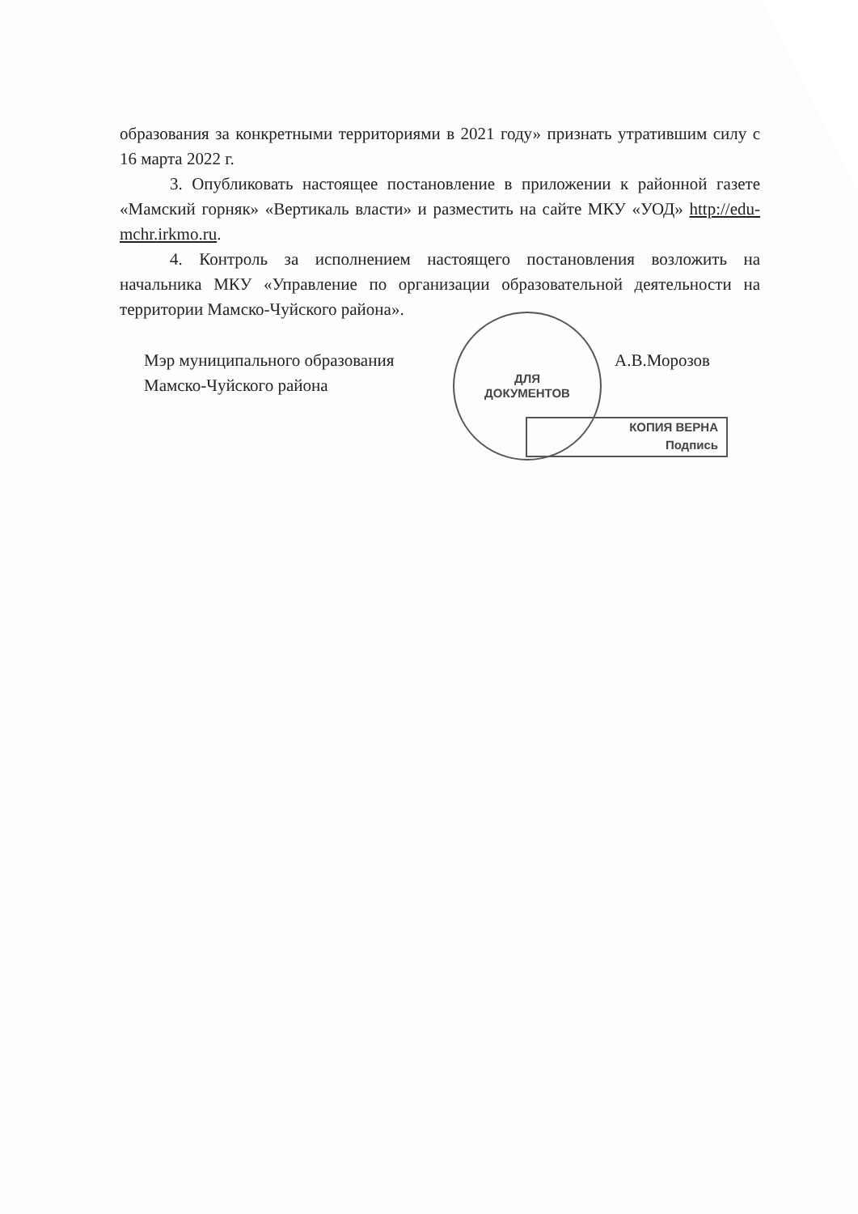образования за конкретными территориями в 2021 году» признать утратившим силу с 16 марта 2022 г.
3. Опубликовать настоящее постановление в приложении к районной газете «Мамский горняк» «Вертикаль власти» и разместить на сайте МКУ «УОД» http://edu-mchr.irkmo.ru.
4. Контроль за исполнением настоящего постановления возложить на начальника МКУ «Управление по организации образовательной деятельности на территории Мамско-Чуйского района».
Мэр муниципального образования
Мамско-Чуйского района
А.В.Морозов
ДЛЯ
ДОКУМЕНТОВ
КОПИЯ ВЕРНА
Подпись